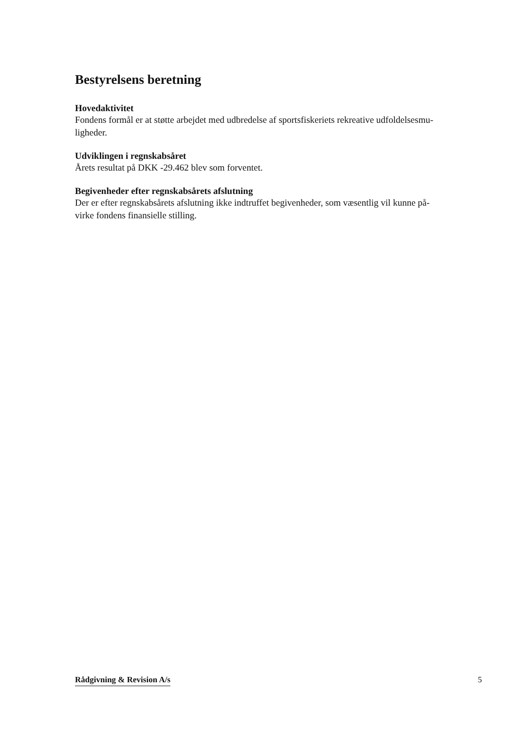Bestyrelsens beretning
Hovedaktivitet
Fondens formål er at støtte arbejdet med udbredelse af sportsfiskeriets rekreative udfoldelsesmu-
ligheder.
Udviklingen i regnskabsåret
Årets resultat på DKK -29.462 blev som forventet.
Begivenheder efter regnskabsårets afslutning
Der er efter regnskabsårets afslutning ikke indtruffet begivenheder, som væsentlig vil kunne på-
virke fondens finansielle stilling.
Rådgivning & Revision A/s 5